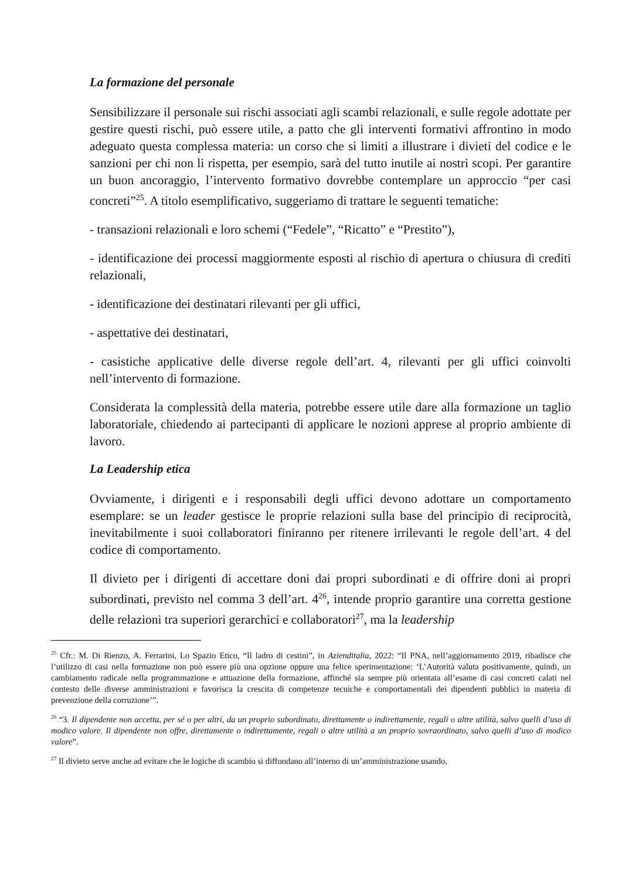La formazione del personale
Sensibilizzare il personale sui rischi associati agli scambi relazionali, e sulle regole adottate per gestire questi rischi, può essere utile, a patto che gli interventi formativi affrontino in modo adeguato questa complessa materia: un corso che si limiti a illustrare i divieti del codice e le sanzioni per chi non li rispetta, per esempio, sarà del tutto inutile ai nostri scopi. Per garantire un buon ancoraggio, l’intervento formativo dovrebbe contemplare un approccio “per casi concreti”<sup>25</sup>. A titolo esemplificativo, suggeriamo di trattare le seguenti tematiche:
- transazioni relazionali e loro schemi (“Fedele”, “Ricatto” e “Prestito”),
- identificazione dei processi maggiormente esposti al rischio di apertura o chiusura di crediti relazionali,
- identificazione dei destinatari rilevanti per gli uffici,
- aspettative dei destinatari,
- casistiche applicative delle diverse regole dell’art. 4, rilevanti per gli uffici coinvolti nell’intervento di formazione.
Considerata la complessità della materia, potrebbe essere utile dare alla formazione un taglio laboratoriale, chiedendo ai partecipanti di applicare le nozioni apprese al proprio ambiente di lavoro.
La Leadership etica
Ovviamente, i dirigenti e i responsabili degli uffici devono adottare un comportamento esemplare: se un leader gestisce le proprie relazioni sulla base del principio di reciprocità, inevitabilmente i suoi collaboratori finiranno per ritenere irrilevanti le regole dell’art. 4 del codice di comportamento.
Il divieto per i dirigenti di accettare doni dai propri subordinati e di offrire doni ai propri subordinati, previsto nel comma 3 dell’art. 4<sup>26</sup>, intende proprio garantire una corretta gestione delle relazioni tra superiori gerarchici e collaboratori<sup>27</sup>, ma la leadership
<sup>25</sup> Cfr.: M. Di Rienzo, A. Ferrarini, Lo Spazio Etico, “Il ladro di cestini”, in Azienditalia, 2022: “Il PNA, nell’aggiornamento 2019, ribadisce che l’utilizzo di casi nella formazione non può essere più una opzione oppure una felice sperimentazione: ‘L’Autorità valuta positivamente, quindi, un cambiamento radicale nella programmazione e attuazione della formazione, affinché sia sempre più orientata all’esame di casi concreti calati nel contesto delle diverse amministrazioni e favorisca la crescita di competenze tecniche e comportamentali dei dipendenti pubblici in materia di prevenzione della corruzione’”.
<sup>26</sup> “3. Il dipendente non accetta, per sé o per altri, da un proprio subordinato, direttamente o indirettamente, regali o altre utilità, salvo quelli d’uso di modico valore. Il dipendente non offre, direttamente o indirettamente, regali o altre utilità a un proprio sovraordinato, salvo quelli d’uso di modico valore”.
<sup>27</sup> Il divieto serve anche ad evitare che le logiche di scambio si diffondano all’interno di un’amministrazione usando,